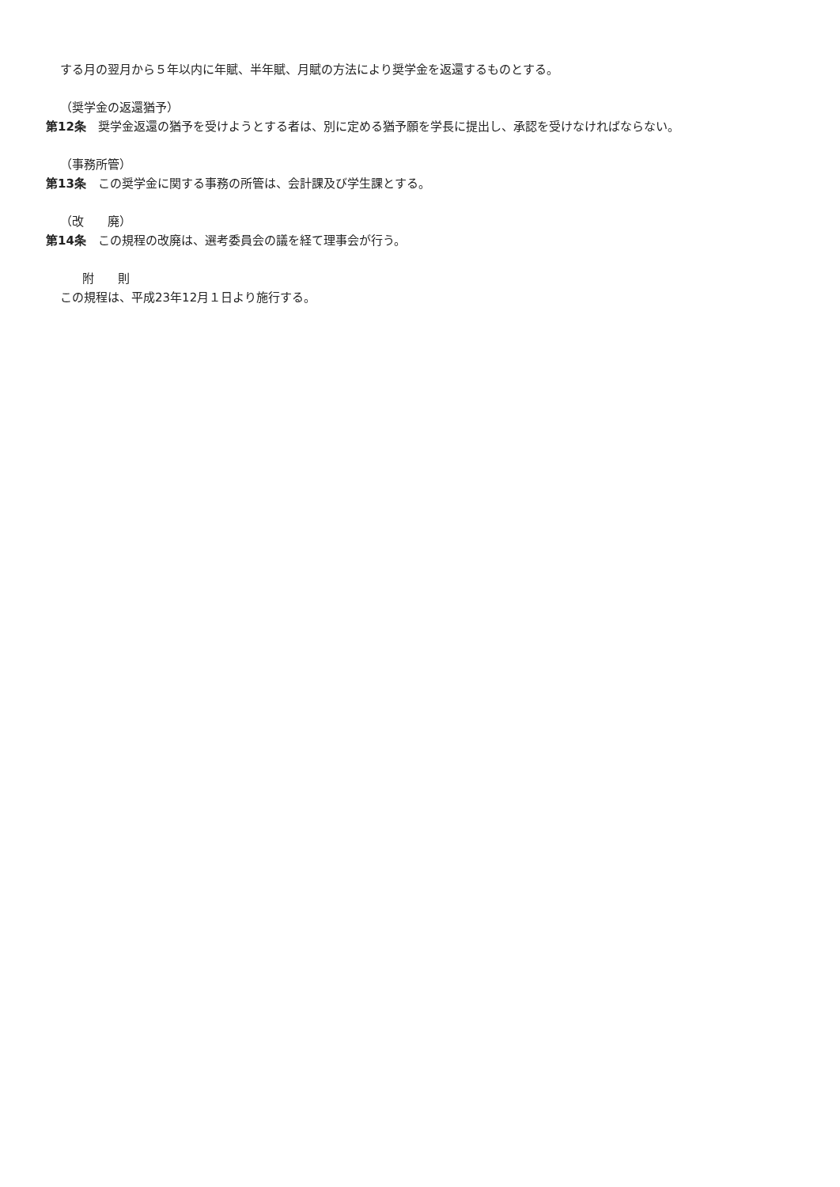する月の翌月から５年以内に年賦、半年賦、月賦の方法により奨学金を返還するものとする。
（奨学金の返還猶予）
第12条　奨学金返還の猶予を受けようとする者は、別に定める猶予願を学長に提出し、承認を受けなければならない。
（事務所管）
第13条　この奨学金に関する事務の所管は、会計課及び学生課とする。
（改　　廃）
第14条　この規程の改廃は、選考委員会の議を経て理事会が行う。
附　　則
この規程は、平成23年12月１日より施行する。